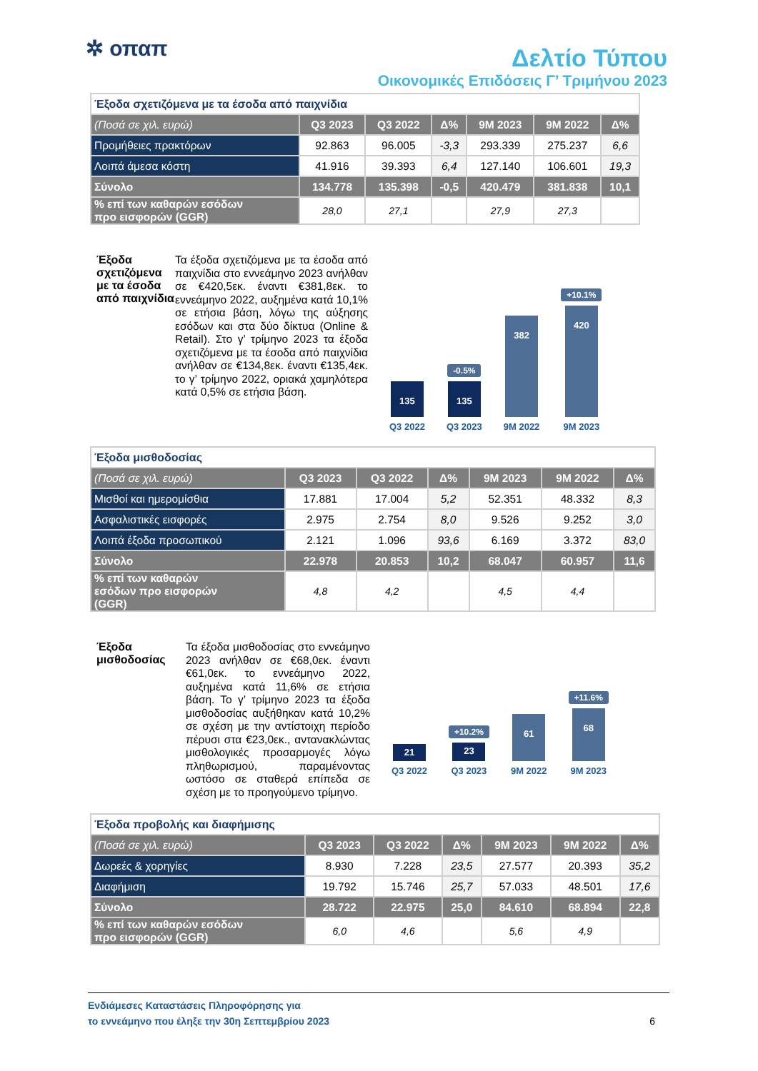✲ οπαπ
Δελτίο Τύπου
Οικονομικές Επιδόσεις Γ’ Τριμήνου 2023
| Έξοδα σχετιζόμενα με τα έσοδα από παιχνίδια | | | | | | |
| (Ποσά σε χιλ. ευρώ) | Q3 2023 | Q3 2022 | Δ% | 9M 2023 | 9M 2022 | Δ% |
| Προμήθειες πρακτόρων | 92.863 | 96.005 | -3,3 | 293.339 | 275.237 | 6,6 |
| Λοιπά άμεσα κόστη | 41.916 | 39.393 | 6,4 | 127.140 | 106.601 | 19,3 |
| Σύνολο | 134.778 | 135.398 | -0,5 | 420.479 | 381.838 | 10,1 |
| % επί των καθαρών εσόδων προ εισφορών (GGR) | 28,0 | 27,1 | | 27,9 | 27,3 | |
Έξοδα σχετιζόμενα με τα έσοδα από παιχνίδια
Τα έξοδα σχετιζόμενα με τα έσοδα από παιχνίδια στο εννεάμηνο 2023 ανήλθαν σε €420,5εκ. έναντι €381,8εκ. το εννεάμηνο 2022, αυξημένα κατά 10,1% σε ετήσια βάση, λόγω της αύξησης εσόδων και στα δύο δίκτυα (Online & Retail). Στο γ’ τρίμηνο 2023 τα έξοδα σχετιζόμενα με τα έσοδα από παιχνίδια ανήλθαν σε €134,8εκ. έναντι €135,4εκ. το γ’ τρίμηνο 2022, οριακά χαμηλότερα κατά 0,5% σε ετήσια βάση.
135
Q3 2022
-0.5%
135
Q3 2023
382
9M 2022
+10.1%
420
9M 2023
| Έξοδα μισθοδοσίας | | | | | | |
| (Ποσά σε χιλ. ευρώ) | Q3 2023 | Q3 2022 | Δ% | 9M 2023 | 9M 2022 | Δ% |
| Μισθοί και ημερομίσθια | 17.881 | 17.004 | 5,2 | 52.351 | 48.332 | 8,3 |
| Ασφαλιστικές εισφορές | 2.975 | 2.754 | 8,0 | 9.526 | 9.252 | 3,0 |
| Λοιπά έξοδα προσωπικού | 2.121 | 1.096 | 93,6 | 6.169 | 3.372 | 83,0 |
| Σύνολο | 22.978 | 20.853 | 10,2 | 68.047 | 60.957 | 11,6 |
| % επί των καθαρών εσόδων προ εισφορών (GGR) | 4,8 | 4,2 | | 4,5 | 4,4 | |
Έξοδα μισθοδοσίας
Τα έξοδα μισθοδοσίας στο εννεάμηνο 2023 ανήλθαν σε €68,0εκ. έναντι €61,0εκ. το εννεάμηνο 2022, αυξημένα κατά 11,6% σε ετήσια βάση. Το γ’ τρίμηνο 2023 τα έξοδα μισθοδοσίας αυξήθηκαν κατά 10,2% σε σχέση με την αντίστοιχη περίοδο πέρυσι στα €23,0εκ., αντανακλώντας μισθολογικές προσαρμογές λόγω πληθωρισμού, παραμένοντας ωστόσο σε σταθερά επίπεδα σε σχέση με το προηγούμενο τρίμηνο.
21
Q3 2022
+10.2%
23
Q3 2023
61
9M 2022
+11.6%
68
9M 2023
| Έξοδα προβολής και διαφήμισης | | | | | | |
| (Ποσά σε χιλ. ευρώ) | Q3 2023 | Q3 2022 | Δ% | 9M 2023 | 9M 2022 | Δ% |
| Δωρεές & χορηγίες | 8.930 | 7.228 | 23,5 | 27.577 | 20.393 | 35,2 |
| Διαφήμιση | 19.792 | 15.746 | 25,7 | 57.033 | 48.501 | 17,6 |
| Σύνολο | 28.722 | 22.975 | 25,0 | 84.610 | 68.894 | 22,8 |
| % επί των καθαρών εσόδων προ εισφορών (GGR) | 6,0 | 4,6 | | 5,6 | 4,9 | |
Ενδιάμεσες Καταστάσεις Πληροφόρησης για
το εννεάμηνο που έληξε την 30η Σεπτεμβρίου 2023
6